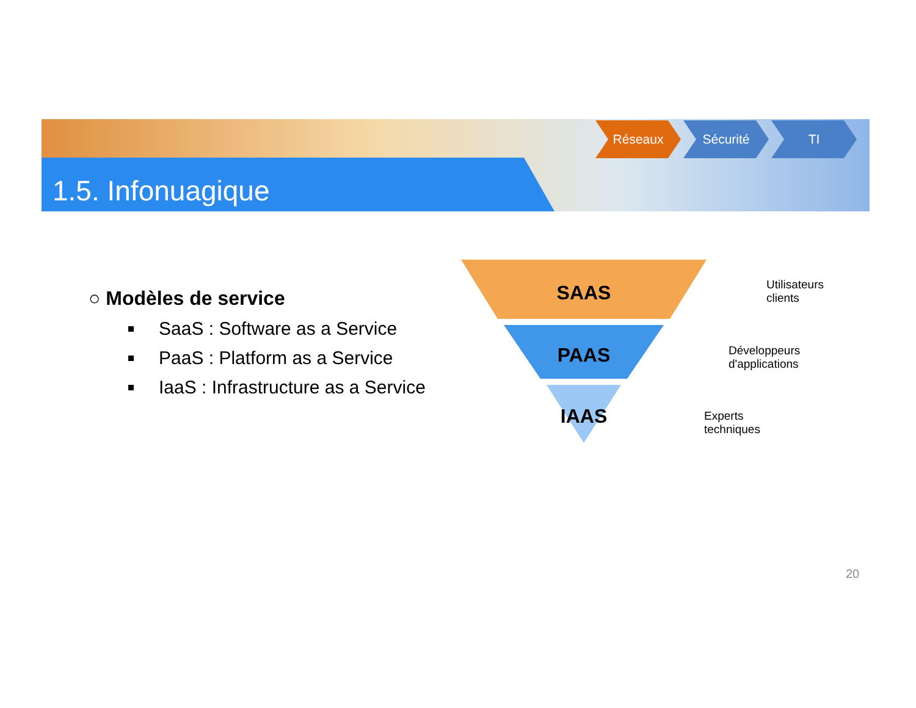1.5. Infonuagique
Réseaux Sécurité TI
○ Modèles de service
SaaS : Software as a Service
PaaS : Platform as a Service
IaaS : Infrastructure as a Service
SAAS
PAAS
IAAS
Utilisateurs
clients
Développeurs
d'applications
Experts
techniques
20